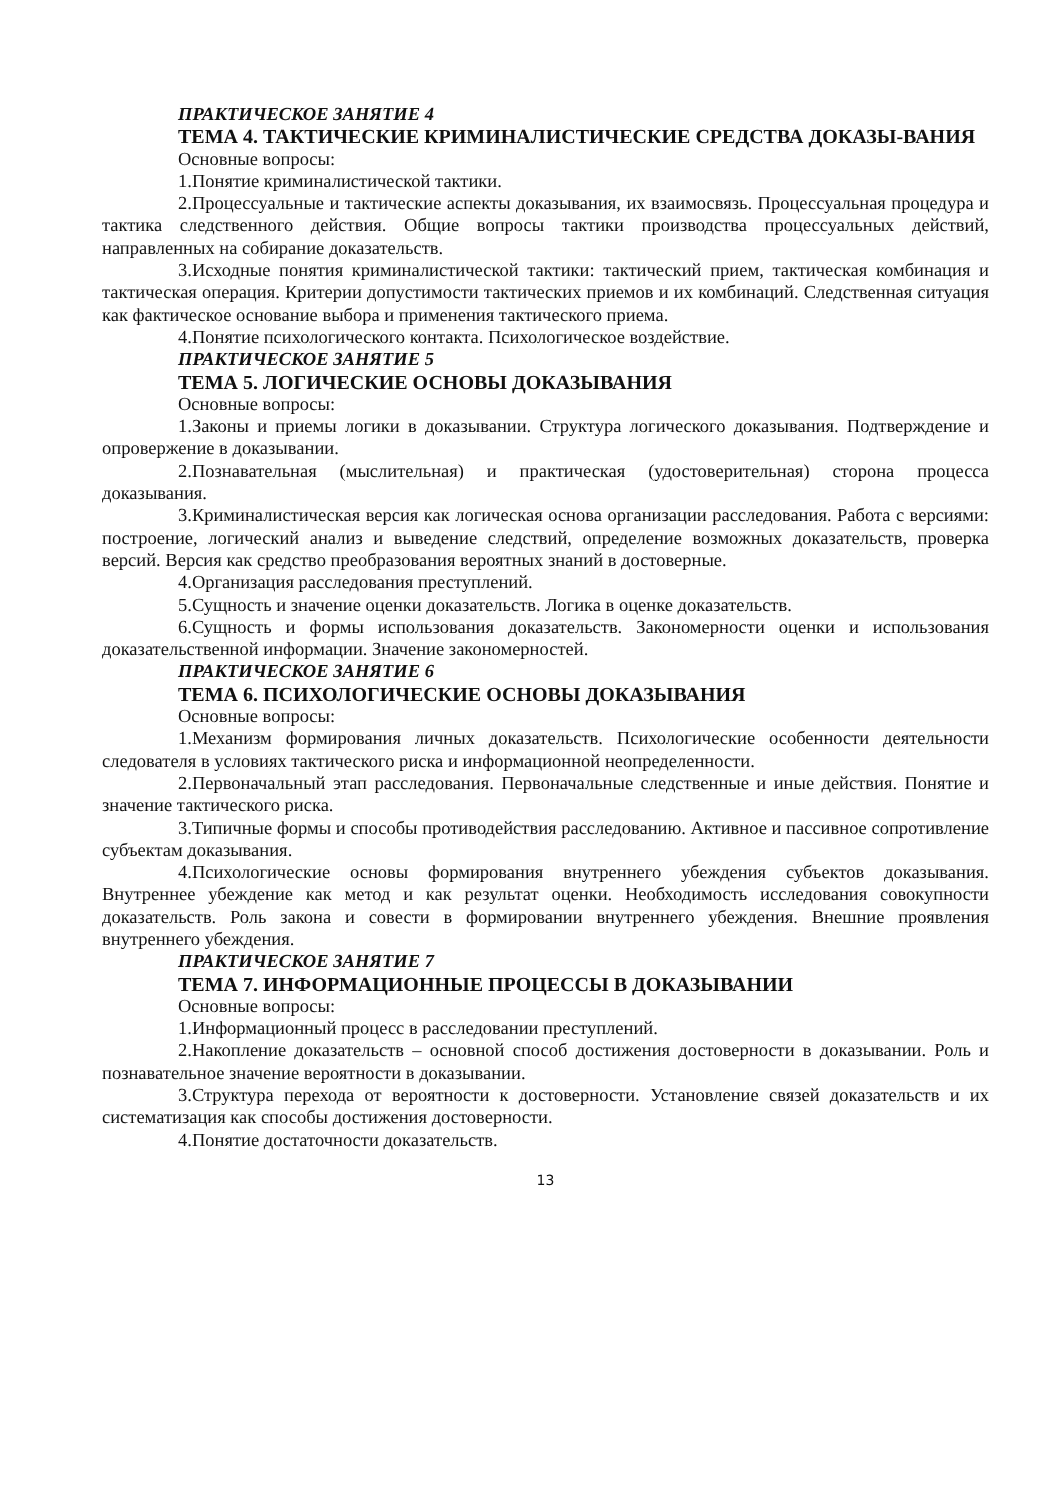ПРАКТИЧЕСКОЕ ЗАНЯТИЕ 4
ТЕМА 4. ТАКТИЧЕСКИЕ КРИМИНАЛИСТИЧЕСКИЕ СРЕДСТВА ДОКАЗЫ-ВАНИЯ
Основные вопросы:
1.Понятие криминалистической тактики.
2.Процессуальные и тактические аспекты доказывания, их взаимосвязь. Процессуальная процедура и тактика следственного действия. Общие вопросы тактики производства процессуальных действий, направленных на собирание доказательств.
3.Исходные понятия криминалистической тактики: тактический прием, тактическая комбинация и тактическая операция. Критерии допустимости тактических приемов и их комбинаций. Следственная ситуация как фактическое основание выбора и применения тактического приема.
4.Понятие психологического контакта. Психологическое воздействие.
ПРАКТИЧЕСКОЕ ЗАНЯТИЕ 5
ТЕМА 5. ЛОГИЧЕСКИЕ ОСНОВЫ ДОКАЗЫВАНИЯ
Основные вопросы:
1.Законы и приемы логики в доказывании. Структура логического доказывания. Подтверждение и опровержение в доказывании.
2.Познавательная (мыслительная) и практическая (удостоверительная) сторона процесса доказывания.
3.Криминалистическая версия как логическая основа организации расследования. Работа с версиями: построение, логический анализ и выведение следствий, определение возможных доказательств, проверка версий. Версия как средство преобразования вероятных знаний в достоверные.
4.Организация расследования преступлений.
5.Сущность и значение оценки доказательств. Логика в оценке доказательств.
6.Сущность и формы использования доказательств. Закономерности оценки и использования доказательственной информации. Значение закономерностей.
ПРАКТИЧЕСКОЕ ЗАНЯТИЕ 6
ТЕМА 6. ПСИХОЛОГИЧЕСКИЕ ОСНОВЫ ДОКАЗЫВАНИЯ
Основные вопросы:
1.Механизм формирования личных доказательств. Психологические особенности деятельности следователя в условиях тактического риска и информационной неопределенности.
2.Первоначальный этап расследования. Первоначальные следственные и иные действия. Понятие и значение тактического риска.
3.Типичные формы и способы противодействия расследованию. Активное и пассивное сопротивление субъектам доказывания.
4.Психологические основы формирования внутреннего убеждения субъектов доказывания. Внутреннее убеждение как метод и как результат оценки. Необходимость исследования совокупности доказательств. Роль закона и совести в формировании внутреннего убеждения. Внешние проявления внутреннего убеждения.
ПРАКТИЧЕСКОЕ ЗАНЯТИЕ 7
ТЕМА 7. ИНФОРМАЦИОННЫЕ ПРОЦЕССЫ В ДОКАЗЫВАНИИ
Основные вопросы:
1.Информационный процесс в расследовании преступлений.
2.Накопление доказательств – основной способ достижения достоверности в доказывании. Роль и познавательное значение вероятности в доказывании.
3.Структура перехода от вероятности к достоверности. Установление связей доказательств и их систематизация как способы достижения достоверности.
4.Понятие достаточности доказательств.
13